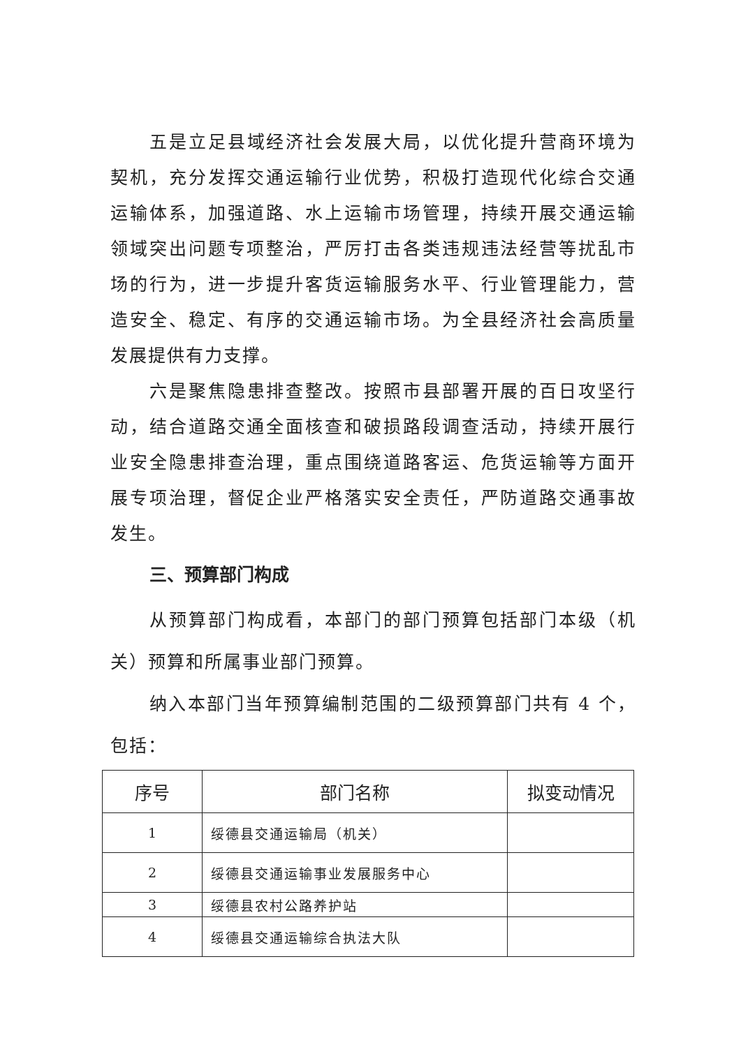五是立足县域经济社会发展大局，以优化提升营商环境为契机，充分发挥交通运输行业优势，积极打造现代化综合交通运输体系，加强道路、水上运输市场管理，持续开展交通运输领域突出问题专项整治，严厉打击各类违规违法经营等扰乱市场的行为，进一步提升客货运输服务水平、行业管理能力，营造安全、稳定、有序的交通运输市场。为全县经济社会高质量发展提供有力支撑。
六是聚焦隐患排查整改。按照市县部署开展的百日攻坚行动，结合道路交通全面核查和破损路段调查活动，持续开展行业安全隐患排查治理，重点围绕道路客运、危货运输等方面开展专项治理，督促企业严格落实安全责任，严防道路交通事故发生。
三、预算部门构成
从预算部门构成看，本部门的部门预算包括部门本级（机关）预算和所属事业部门预算。
纳入本部门当年预算编制范围的二级预算部门共有 4 个，包括：
| 序号 | 部门名称 | 拟变动情况 |
| --- | --- | --- |
| 1 | 绥德县交通运输局（机关） | |
| 2 | 绥德县交通运输事业发展服务中心 | |
| 3 | 绥德县农村公路养护站 | |
| 4 | 绥德县交通运输综合执法大队 | |